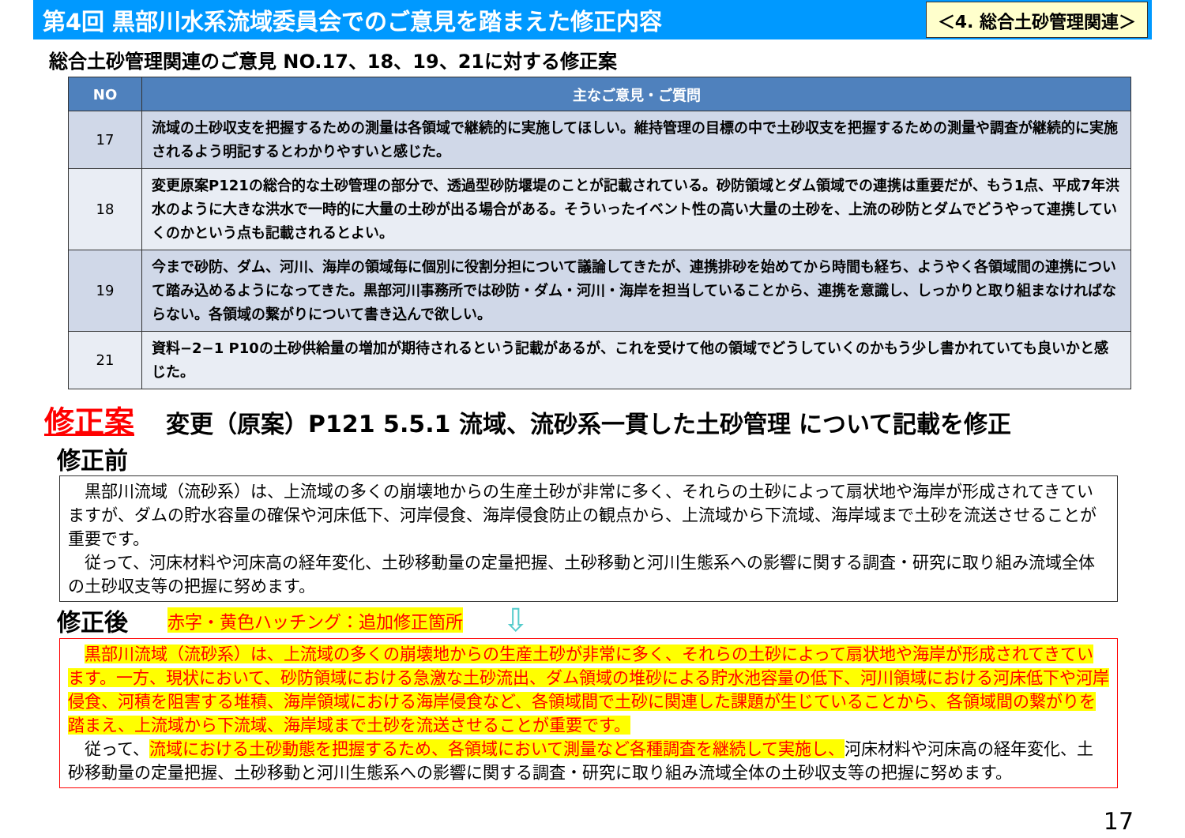第4回 黒部川水系流域委員会でのご意見を踏まえた修正内容
＜4. 総合土砂管理関連＞
総合土砂管理関連のご意見 NO.17、18、19、21に対する修正案
| NO | 主なご意見・ご質問 |
| --- | --- |
| 17 | 流域の土砂収支を把握するための測量は各領域で継続的に実施してほしい。維持管理の目標の中で土砂収支を把握するための測量や調査が継続的に実施されるよう明記するとわかりやすいと感じた。 |
| 18 | 変更原案P121の総合的な土砂管理の部分で、透過型砂防堰堤のことが記載されている。砂防領域とダム領域での連携は重要だが、もう1点、平成7年洪水のように大きな洪水で一時的に大量の土砂が出る場合がある。そういったイベント性の高い大量の土砂を、上流の砂防とダムでどうやって連携していくのかという点も記載されるとよい。 |
| 19 | 今まで砂防、ダム、河川、海岸の領域毎に個別に役割分担について議論してきたが、連携排砂を始めてから時間も経ち、ようやく各領域間の連携について踏み込めるようになってきた。黒部河川事務所では砂防・ダム・河川・海岸を担当していることから、連携を意識し、しっかりと取り組まなければならない。各領域の繋がりについて書き込んで欲しい。 |
| 21 | 資料−2−1 P10の土砂供給量の増加が期待されるという記載があるが、これを受けて他の領域でどうしていくのかもう少し書かれていても良いかと感じた。 |
修正案 変更（原案）P121 5.5.1 流域、流砂系一貫した土砂管理 について記載を修正
修正前
　黒部川流域（流砂系）は、上流域の多くの崩壊地からの生産土砂が非常に多く、それらの土砂によって扇状地や海岸が形成されてきていますが、ダムの貯水容量の確保や河床低下、河岸侵食、海岸侵食防止の観点から、上流域から下流域、海岸域まで土砂を流送させることが重要です。
　従って、河床材料や河床高の経年変化、土砂移動量の定量把握、土砂移動と河川生態系への影響に関する調査・研究に取り組み流域全体の土砂収支等の把握に努めます。
修正後
赤字・黄色ハッチング：追加修正箇所
⇩
　黒部川流域（流砂系）は、上流域の多くの崩壊地からの生産土砂が非常に多く、それらの土砂によって扇状地や海岸が形成されてきています。一方、現状において、砂防領域における急激な土砂流出、ダム領域の堆砂による貯水池容量の低下、河川領域における河床低下や河岸侵食、河積を阻害する堆積、海岸領域における海岸侵食など、各領域間で土砂に関連した課題が生じていることから、各領域間の繋がりを踏まえ、上流域から下流域、海岸域まで土砂を流送させることが重要です。
　従って、流域における土砂動態を把握するため、各領域において測量など各種調査を継続して実施し、河床材料や河床高の経年変化、土砂移動量の定量把握、土砂移動と河川生態系への影響に関する調査・研究に取り組み流域全体の土砂収支等の把握に努めます。
17